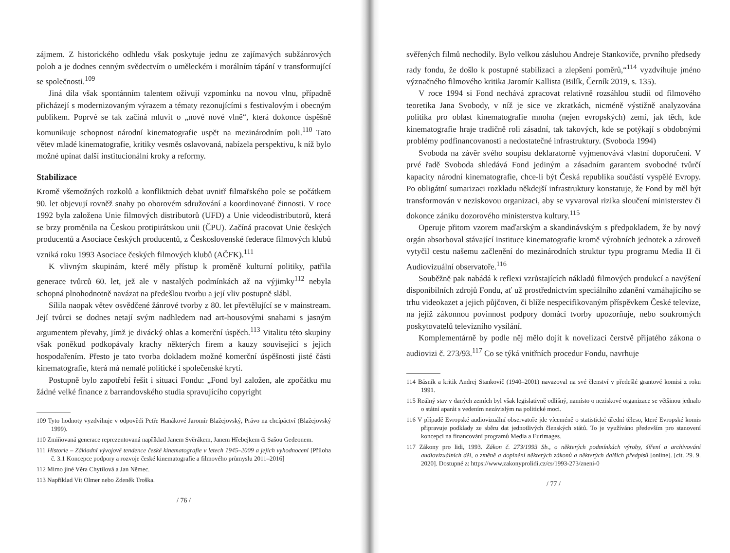zájmem. Z historického odhledu však poskytuje jednu ze zajímavých subžánrových poloh a je dodnes cenným svědectvím o uměleckém i morálním tápání v transformující se společnosti.<sup>109</sup>
Jiná díla však spontánním talentem oživují vzpomínku na novou vlnu, případně přicházejí s modernizovaným výrazem a tématy rezonujícími s festivalovým i obecným publikem. Poprvé se tak začíná mluvit o „nové nové vlně“, která dokonce úspěšně komunikuje schopnost národní kinematografie uspět na mezinárodním poli.<sup>110</sup> Tato větev mladé kinematografie, kritiky vesměs oslavovaná, nabízela perspektivu, k níž bylo možné upínat další institucionální kroky a reformy.
Stabilizace
Kromě všemožných rozkolů a konfliktních debat uvnitř filmařského pole se počátkem 90. let objevují rovněž snahy po oborovém sdružování a koordinované činnosti. V roce 1992 byla založena Unie filmových distributorů (UFD) a Unie videodistributorů, která se brzy proměnila na Českou protipirátskou unii (ČPU). Začíná pracovat Unie českých producentů a Asociace českých producentů, z Československé federace filmových klubů vzniká roku 1993 Asociace českých filmových klubů (AČFK).<sup>111</sup>
K vlivným skupinám, které měly přístup k proměně kulturní politiky, patřila generace tvůrců 60. let, jež ale v nastalých podmínkách až na výjimky<sup>112</sup> nebyla schopná plnohodnotně navázat na předešlou tvorbu a její vliv postupně slábl.
Sílila naopak větev osvědčené žánrové tvorby z 80. let převtělující se v mainstream. Její tvůrci se dodnes netají svým nadhledem nad art-housovými snahami s jasným argumentem převahy, jímž je divácký ohlas a komerční úspěch.<sup>113</sup> Vitalitu této skupiny však poněkud podkopávaly krachy některých firem a kauzy související s jejich hospodařením. Přesto je tato tvorba dokladem možné komerční úspěšnosti jisté části kinematografie, která má nemalé politické i společenské krytí.
Postupně bylo zapotřebí řešit i situaci Fondu: „Fond byl založen, ale zpočátku mu žádné velké finance z barrandovského studia spravujícího copyright
109 Tyto hodnoty vyzdvihuje v odpovědi Petře Hanákové Jaromír Blažejovský, Právo na chcípáctví (Blažejovský 1999).
110 Zmiňovaná generace reprezentovaná například Janem Svěrákem, Janem Hřebejkem či Sašou Gedeonem.
111 Historie – Základní vývojové tendence české kinematografie v letech 1945–2009 a jejich vyhodnocení [Příloha č. 3.1 Koncepce podpory a rozvoje české kinematografie a filmového průmyslu 2011–2016]
112 Mimo jiné Věra Chytilová a Jan Němec.
113 Například Vít Olmer nebo Zdeněk Troška.
/ 76 /
svěřených filmů nechodily. Bylo velkou zásluhou Andreje Stankoviče, prvního předsedy rady fondu, že došlo k postupné stabilizaci a zlepšení poměrů,“<sup>114</sup> vyzdvihuje jméno význačného filmového kritika Jaromír Kallista (Bilík, Černík 2019, s. 135).
V roce 1994 si Fond nechává zpracovat relativně rozsáhlou studii od filmového teoretika Jana Svobody, v níž je sice ve zkratkách, nicméně výstižně analyzována politika pro oblast kinematografie mnoha (nejen evropských) zemí, jak těch, kde kinematografie hraje tradičně roli zásadní, tak takových, kde se potýkají s obdobnými problémy podfinancovanosti a nedostatečné infrastruktury. (Svoboda 1994)
Svoboda na závěr svého soupisu deklaratorně vyjmenovává vlastní doporučení. V prvé řadě Svoboda shledává Fond jediným a zásadním garantem svobodné tvůrčí kapacity národní kinematografie, chce-li být Česká republika součástí vyspělé Evropy. Po obligátní sumarizaci rozkladu někdejší infrastruktury konstatuje, že Fond by měl být transformován v neziskovou organizaci, aby se vyvaroval rizika sloučení ministerstev či dokonce zániku dozorového ministerstva kultury.<sup>115</sup>
Operuje přitom vzorem maďarským a skandinávským s předpokladem, že by nový orgán absorboval stávající instituce kinematografie kromě výrobních jednotek a zároveň vytyčil cestu našemu začlenění do mezinárodních struktur typu programu Media II či Audiovizuální observatoře.<sup>116</sup>
Souběžně pak nabádá k reflexi vzrůstajících nákladů filmových produkcí a navýšení disponibilních zdrojů Fondu, ať už prostřednictvím speciálního zdanění vzmáhajícího se trhu videokazet a jejich půjčoven, či blíže nespecifikovaným příspěvkem České televize, na jejíž zákonnou povinnost podpory domácí tvorby upozorňuje, nebo soukromých poskytovatelů televizního vysílání.
Komplementárně by podle něj mělo dojít k novelizaci čerstvě přijatého zákona o audiovizi č. 273/93.<sup>117</sup> Co se týká vnitřních procedur Fondu, navrhuje
114 Básník a kritik Andrej Stankovič (1940–2001) navazoval na své členství v předešlé grantové komisi z roku 1991.
115 Reálný stav v daných zemích byl však legislativně odlišný, namísto o neziskové organizace se většinou jednalo o státní aparát s vedením nezávislým na politické moci.
116 V případě Evropské audiovizuální observatoře jde víceméně o statistické úřední těleso, které Evropské komis připravuje podklady ze sběru dat jednotlivých členských států. To je využíváno především pro stanovení koncepcí na financování programů Media a Eurimages.
117 Zákony pro lidi, 1993. Zákon č. 273/1993 Sb., o některých podmínkách výroby, šíření a archivování audiovizuálních děl, o změně a doplnění některých zákonů a některých dalších předpisů [online]. [cit. 29. 9. 2020]. Dostupné z: https://www.zakonyprolidi.cz/cs/1993-273/zneni-0
/ 77 /